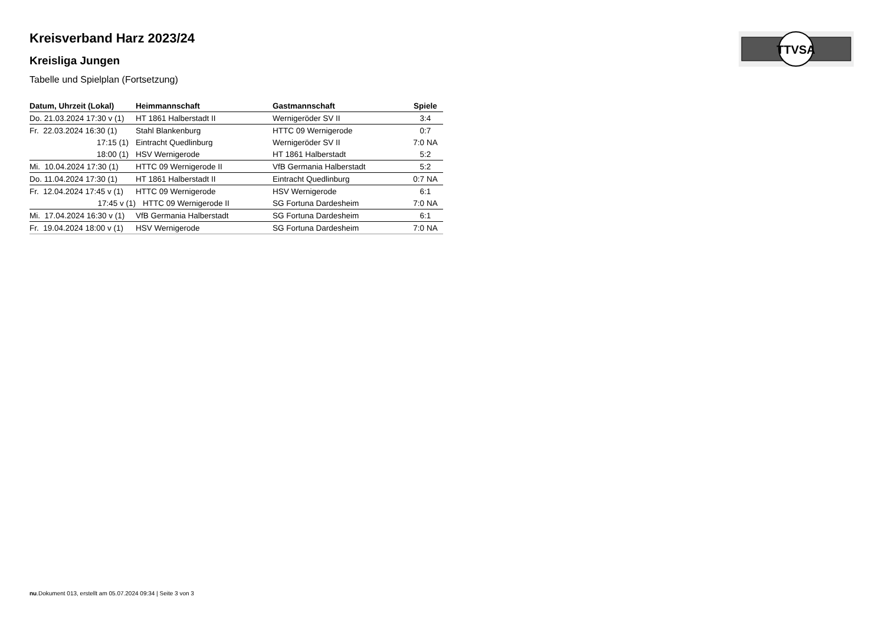TTVSA
Kreisverband Harz 2023/24
Kreisliga Jungen
Tabelle und Spielplan (Fortsetzung)
| Datum, Uhrzeit (Lokal) | Heimmannschaft | Gastmannschaft | Spiele |
| --- | --- | --- | --- |
| Do. 21.03.2024 17:30 v (1) | HT 1861 Halberstadt II | Wernigeröder SV II | 3:4 |
| Fr. 22.03.2024 16:30 (1) | Stahl Blankenburg | HTTC 09 Wernigerode | 0:7 |
| 17:15 (1) | Eintracht Quedlinburg | Wernigeröder SV II | 7:0 NA |
| 18:00 (1) | HSV Wernigerode | HT 1861 Halberstadt | 5:2 |
| Mi. 10.04.2024 17:30 (1) | HTTC 09 Wernigerode II | VfB Germania Halberstadt | 5:2 |
| Do. 11.04.2024 17:30 (1) | HT 1861 Halberstadt II | Eintracht Quedlinburg | 0:7 NA |
| Fr. 12.04.2024 17:45 v (1) | HTTC 09 Wernigerode | HSV Wernigerode | 6:1 |
| 17:45 v (1) | HTTC 09 Wernigerode II | SG Fortuna Dardesheim | 7:0 NA |
| Mi. 17.04.2024 16:30 v (1) | VfB Germania Halberstadt | SG Fortuna Dardesheim | 6:1 |
| Fr. 19.04.2024 18:00 v (1) | HSV Wernigerode | SG Fortuna Dardesheim | 7:0 NA |
nu.Dokument 013, erstellt am 05.07.2024 09:34 | Seite 3 von 3